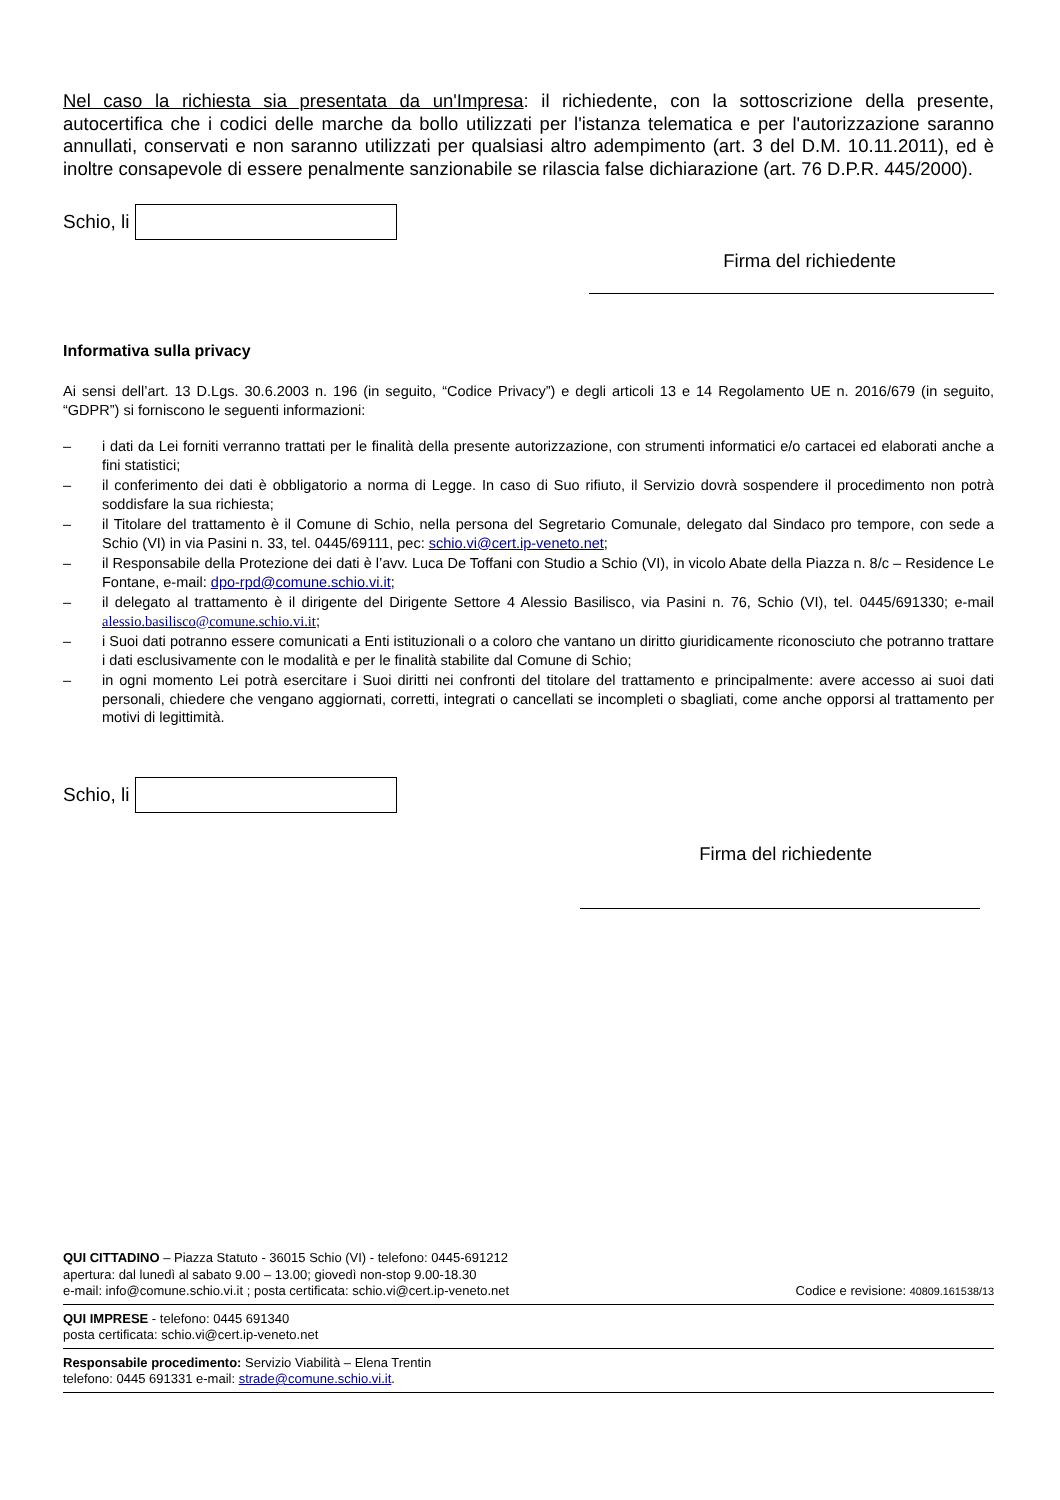Nel caso la richiesta sia presentata da un'Impresa: il richiedente, con la sottoscrizione della presente, autocertifica che i codici delle marche da bollo utilizzati per l'istanza telematica e per l'autorizzazione saranno annullati, conservati e non saranno utilizzati per qualsiasi altro adempimento (art. 3 del D.M. 10.11.2011), ed è inoltre consapevole di essere penalmente sanzionabile se rilascia false dichiarazione (art. 76 D.P.R. 445/2000).
Schio, li
Firma del richiedente
Informativa sulla privacy
Ai sensi dell’art. 13 D.Lgs. 30.6.2003 n. 196 (in seguito, “Codice Privacy”) e degli articoli 13 e 14 Regolamento UE n. 2016/679 (in seguito, “GDPR”) si forniscono le seguenti informazioni:
– i dati da Lei forniti verranno trattati per le finalità della presente autorizzazione, con strumenti informatici e/o cartacei ed elaborati anche a fini statistici;
– il conferimento dei dati è obbligatorio a norma di Legge. In caso di Suo rifiuto, il Servizio dovrà sospendere il procedimento non potrà soddisfare la sua richiesta;
– il Titolare del trattamento è il Comune di Schio, nella persona del Segretario Comunale, delegato dal Sindaco pro tempore, con sede a Schio (VI) in via Pasini n. 33, tel. 0445/69111, pec: schio.vi@cert.ip-veneto.net;
– il Responsabile della Protezione dei dati è l’avv. Luca De Toffani con Studio a Schio (VI), in vicolo Abate della Piazza n. 8/c – Residence Le Fontane, e-mail: dpo-rpd@comune.schio.vi.it;
– il delegato al trattamento è il dirigente del Dirigente Settore 4 Alessio Basilisco, via Pasini n. 76, Schio (VI), tel. 0445/691330; e-mail alessio.basilisco@comune.schio.vi.it;
– i Suoi dati potranno essere comunicati a Enti istituzionali o a coloro che vantano un diritto giuridicamente riconosciuto che potranno trattare i dati esclusivamente con le modalità e per le finalità stabilite dal Comune di Schio;
– in ogni momento Lei potrà esercitare i Suoi diritti nei confronti del titolare del trattamento e principalmente: avere accesso ai suoi dati personali, chiedere che vengano aggiornati, corretti, integrati o cancellati se incompleti o sbagliati, come anche opporsi al trattamento per motivi di legittimità.
Schio, li
Firma del richiedente
QUI CITTADINO – Piazza Statuto - 36015 Schio (VI) - telefono: 0445-691212
apertura: dal lunedì al sabato 9.00 – 13.00; giovedì non-stop 9.00-18.30
e-mail: info@comune.schio.vi.it ; posta certificata: schio.vi@cert.ip-veneto.net Codice e revisione: 40809.161538/13
QUI IMPRESE - telefono: 0445 691340
posta certificata: schio.vi@cert.ip-veneto.net
Responsabile procedimento: Servizio Viabilità – Elena Trentin
telefono: 0445 691331 e-mail: strade@comune.schio.vi.it.